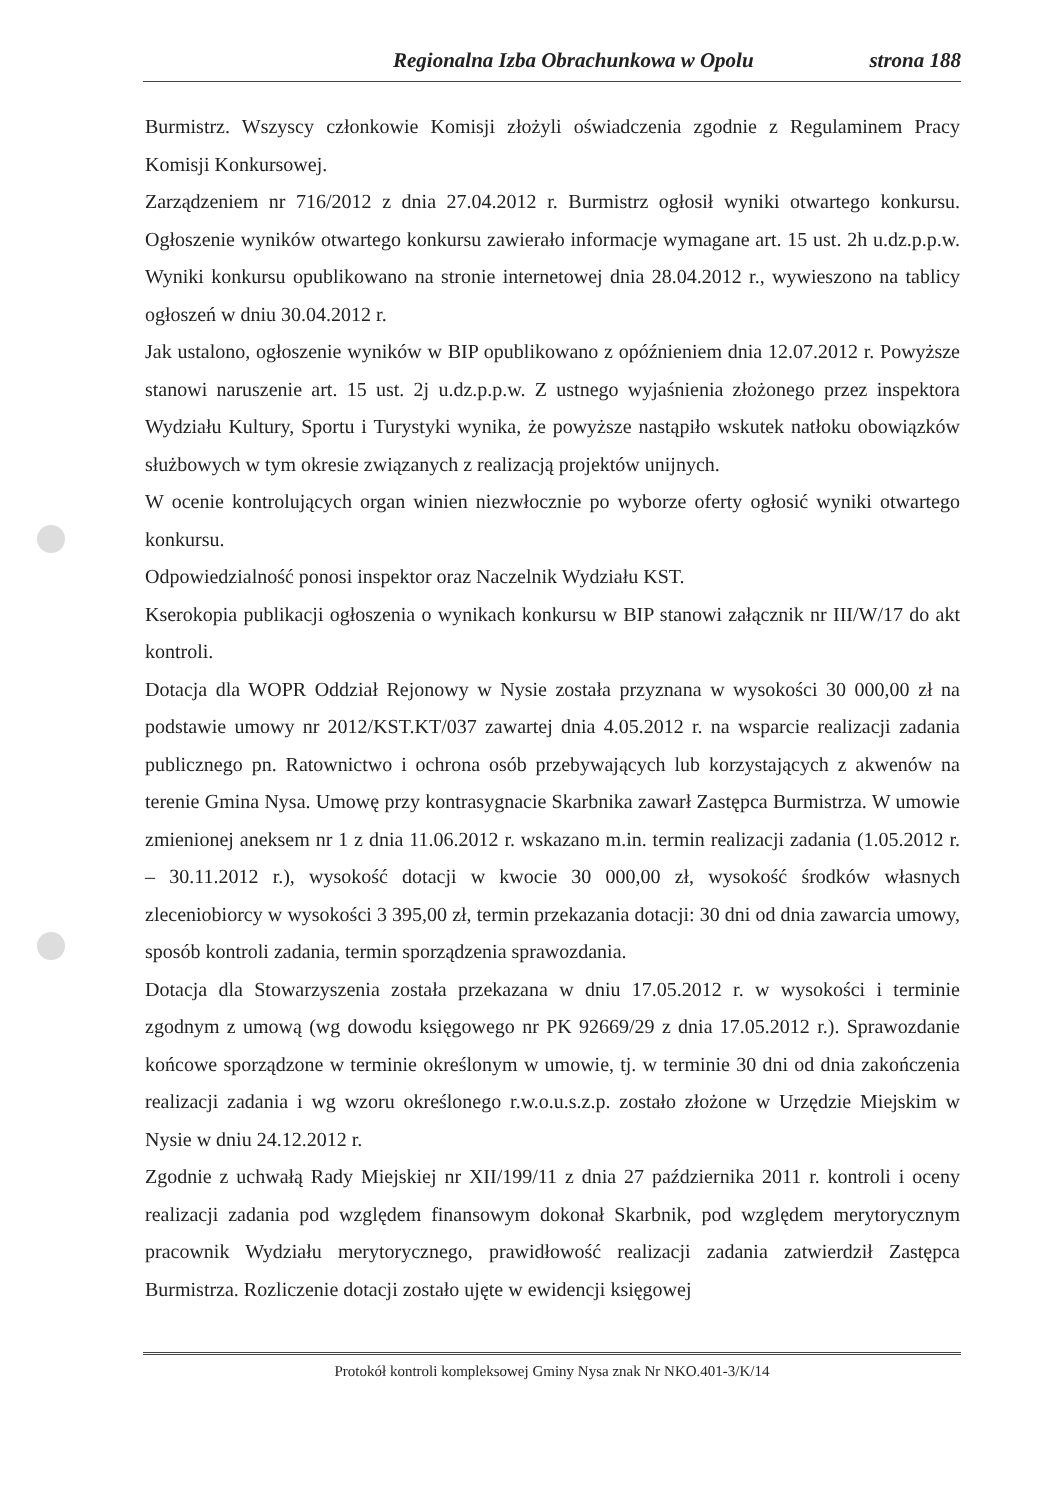Regionalna Izba Obrachunkowa w Opolu strona 188
Burmistrz. Wszyscy członkowie Komisji złożyli oświadczenia zgodnie z Regulaminem Pracy Komisji Konkursowej.
Zarządzeniem nr 716/2012 z dnia 27.04.2012 r. Burmistrz ogłosił wyniki otwartego konkursu. Ogłoszenie wyników otwartego konkursu zawierało informacje wymagane art. 15 ust. 2h u.dz.p.p.w. Wyniki konkursu opublikowano na stronie internetowej dnia 28.04.2012 r., wywieszono na tablicy ogłoszeń w dniu 30.04.2012 r.
Jak ustalono, ogłoszenie wyników w BIP opublikowano z opóźnieniem dnia 12.07.2012 r. Powyższe stanowi naruszenie art. 15 ust. 2j u.dz.p.p.w. Z ustnego wyjaśnienia złożonego przez inspektora Wydziału Kultury, Sportu i Turystyki wynika, że powyższe nastąpiło wskutek natłoku obowiązków służbowych w tym okresie związanych z realizacją projektów unijnych.
W ocenie kontrolujących organ winien niezwłocznie po wyborze oferty ogłosić wyniki otwartego konkursu.
Odpowiedzialność ponosi inspektor oraz Naczelnik Wydziału KST.
Kserokopia publikacji ogłoszenia o wynikach konkursu w BIP stanowi załącznik nr III/W/17 do akt kontroli.
Dotacja dla WOPR Oddział Rejonowy w Nysie została przyznana w wysokości 30 000,00 zł na podstawie umowy nr 2012/KST.KT/037 zawartej dnia 4.05.2012 r. na wsparcie realizacji zadania publicznego pn. Ratownictwo i ochrona osób przebywających lub korzystających z akwenów na terenie Gmina Nysa. Umowę przy kontrasygnacie Skarbnika zawarł Zastępca Burmistrza. W umowie zmienionej aneksem nr 1 z dnia 11.06.2012 r. wskazano m.in. termin realizacji zadania (1.05.2012 r. – 30.11.2012 r.), wysokość dotacji w kwocie 30 000,00 zł, wysokość środków własnych zleceniobiorcy w wysokości 3 395,00 zł, termin przekazania dotacji: 30 dni od dnia zawarcia umowy, sposób kontroli zadania, termin sporządzenia sprawozdania.
Dotacja dla Stowarzyszenia została przekazana w dniu 17.05.2012 r. w wysokości i terminie zgodnym z umową (wg dowodu księgowego nr PK 92669/29 z dnia 17.05.2012 r.). Sprawozdanie końcowe sporządzone w terminie określonym w umowie, tj. w terminie 30 dni od dnia zakończenia realizacji zadania i wg wzoru określonego r.w.o.u.s.z.p. zostało złożone w Urzędzie Miejskim w Nysie w dniu 24.12.2012 r.
Zgodnie z uchwałą Rady Miejskiej nr XII/199/11 z dnia 27 października 2011 r. kontroli i oceny realizacji zadania pod względem finansowym dokonał Skarbnik, pod względem merytorycznym pracownik Wydziału merytorycznego, prawidłowość realizacji zadania zatwierdził Zastępca Burmistrza. Rozliczenie dotacji zostało ujęte w ewidencji księgowej
Protokół kontroli kompleksowej Gminy Nysa znak Nr NKO.401-3/K/14